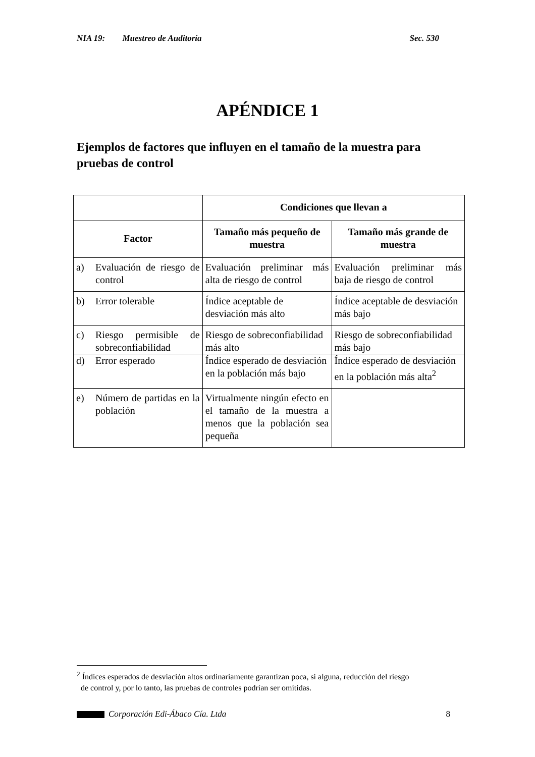NIA 19: Muestreo de Auditoría Sec. 530
APÉNDICE 1
Ejemplos de factores que influyen en el tamaño de la muestra para pruebas de control
| | Condiciones que llevan a | |
| --- | --- | --- |
| Factor | Tamaño más pequeño de muestra | Tamaño más grande de muestra |
| a) Evaluación de riesgo de control | Evaluación preliminar más alta de riesgo de control | Evaluación preliminar más baja de riesgo de control |
| b) Error tolerable | Índice aceptable de desviación más alto | Índice aceptable de desviación más bajo |
| c) Riesgo permisible de sobreconfiabilidad | Riesgo de sobreconfiabilidad más alto | Riesgo de sobreconfiabilidad más bajo |
| d) Error esperado | Índice esperado de desviación en la población más bajo | Índice esperado de desviación en la población más alta<sup>2</sup> |
| e) Número de partidas en la población | Virtualmente ningún efecto en el tamaño de la muestra a menos que la población sea pequeña | |
<sup>2</sup> Índices esperados de desviación altos ordinariamente garantizan poca, si alguna, reducción del riesgo
de control y, por lo tanto, las pruebas de controles podrían ser omitidas.
Corporación Edi-Ábaco Cía. Ltda
8